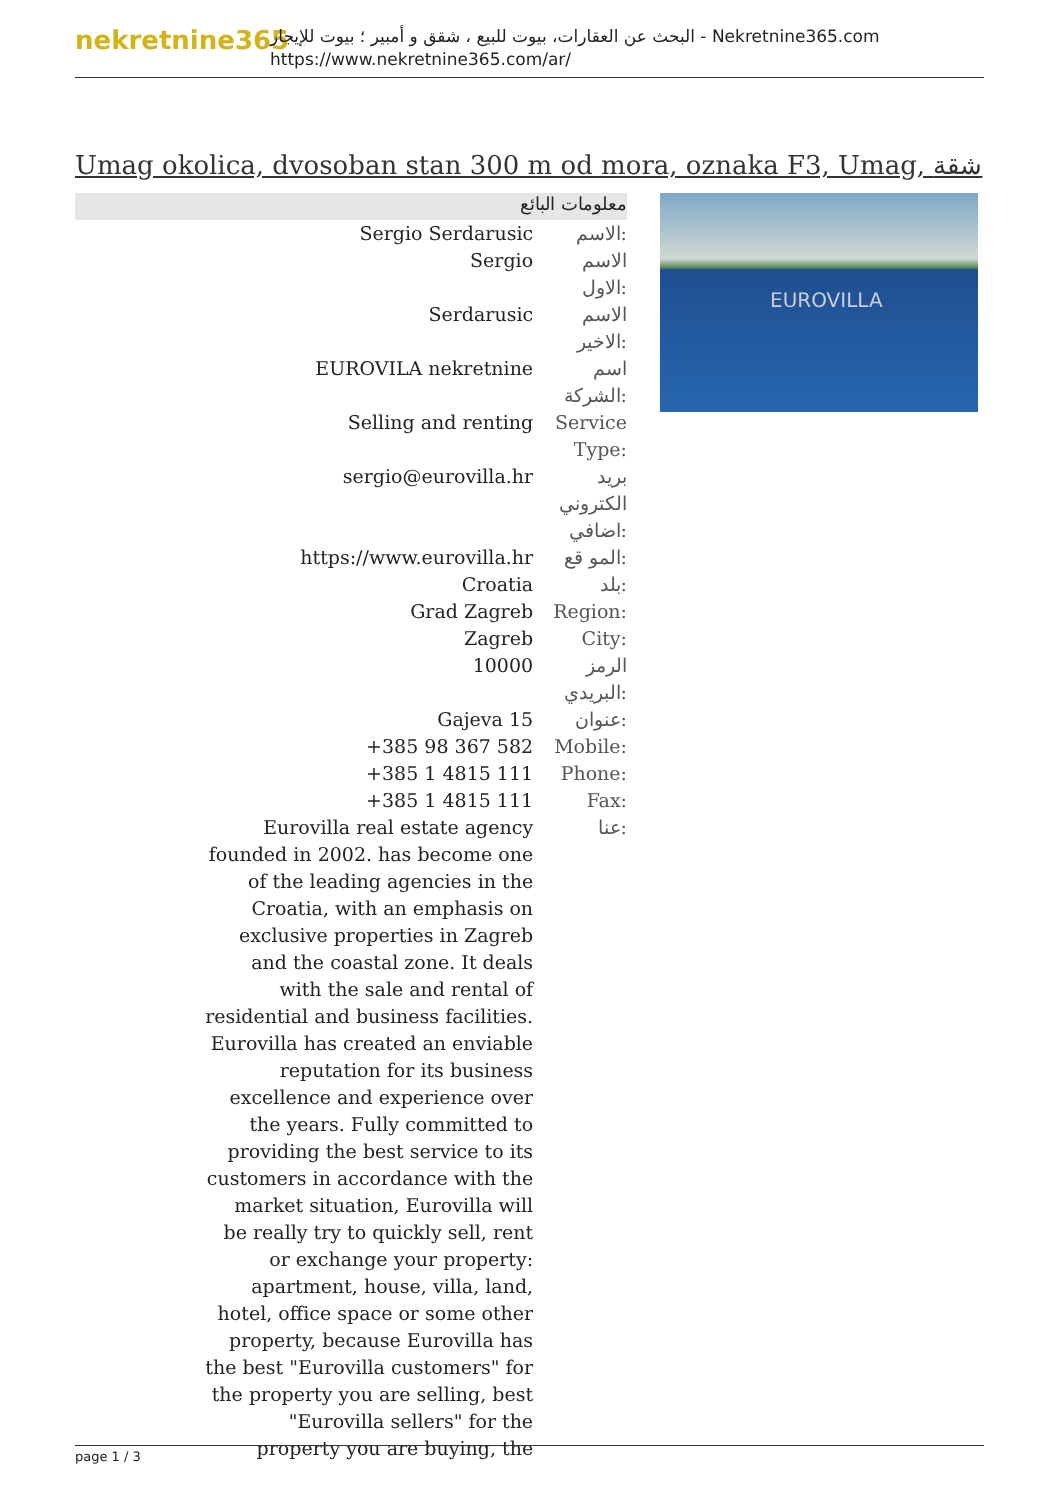nekretnine365
البحث عن العقارات، بيوت للبيع ، شقق و أمبير ؛ بيوت للإيجار - Nekretnine365.com
https://www.nekretnine365.com/ar/
Umag okolica, dvosoban stan 300 m od mora, oznaka F3, Umag, شقة
معلومات البائع
| Sergio Serdarusic | الاسم: |
| Sergio | الاسم الاول: |
| Serdarusic | الاسم الاخير: |
| EUROVILA nekretnine | اسم الشركة: |
| Selling and renting | Service Type: |
| sergio@eurovilla.hr | بريد الكتروني اضافي: |
| https://www.eurovilla.hr | المو قع: |
| Croatia | بلد: |
| Grad Zagreb | Region: |
| Zagreb | City: |
| 10000 | الرمز البريدي: |
| Gajeva 15 | عنوان: |
| +385 98 367 582 | Mobile: |
| +385 1 4815 111 | Phone: |
| +385 1 4815 111 | Fax: |
| Eurovilla real estate agency founded in 2002. has become one of the leading agencies in the Croatia, with an emphasis on exclusive properties in Zagreb and the coastal zone. It deals with the sale and rental of residential and business facilities. Eurovilla has created an enviable reputation for its business excellence and experience over the years. Fully committed to providing the best service to its customers in accordance with the market situation, Eurovilla will be really try to quickly sell, rent or exchange your property: apartment, house, villa, land, hotel, office space or some other property, because Eurovilla has the best "Eurovilla customers" for the property you are selling, best "Eurovilla sellers" for the property you are buying, the | عنا: |
EUROVILLA
page 1 / 3